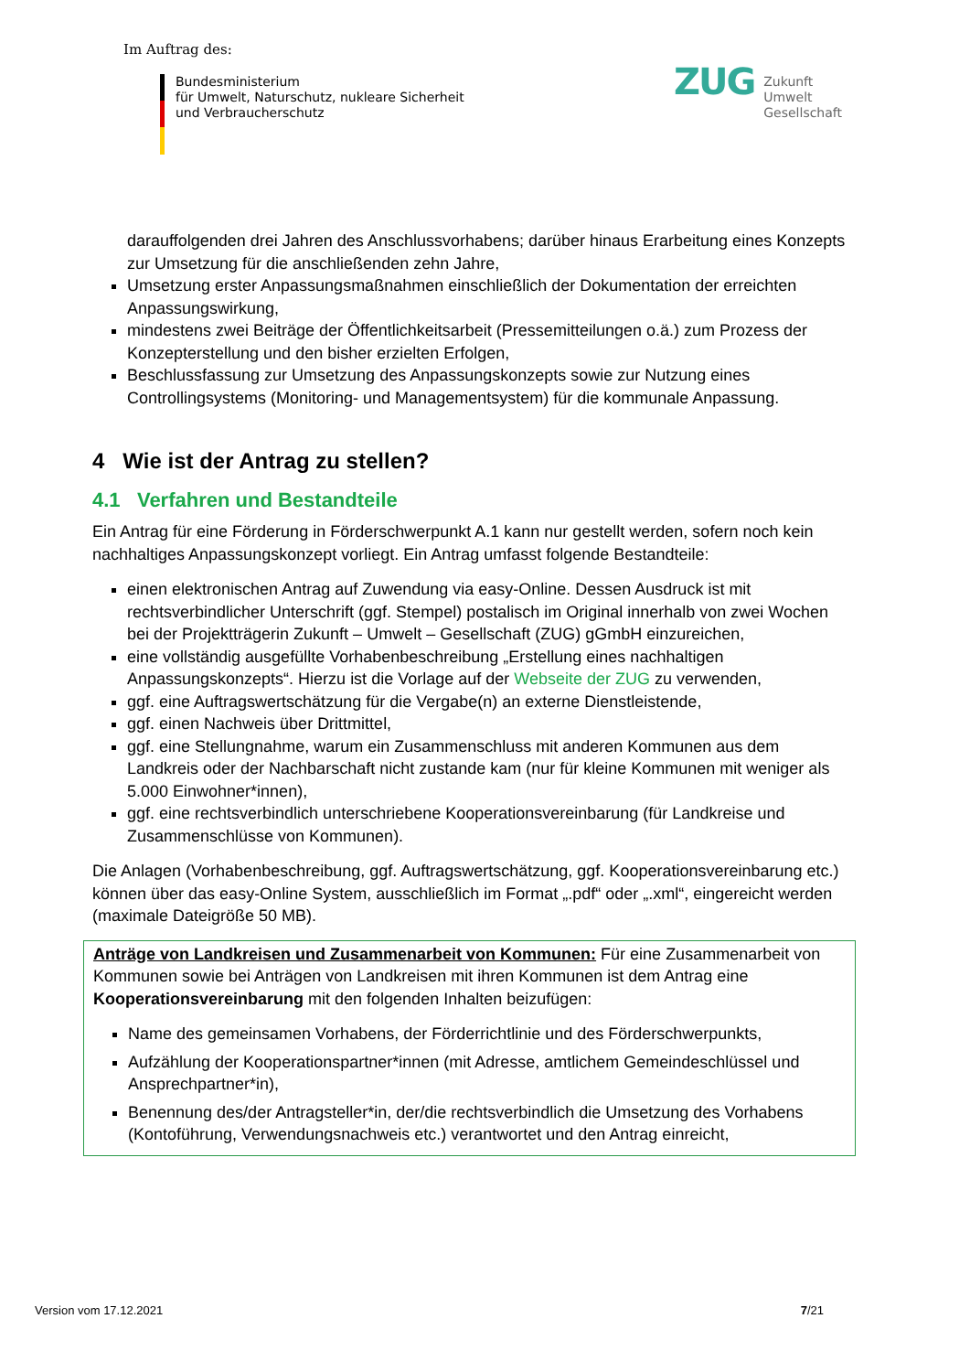Im Auftrag des:
Bundesministerium
für Umwelt, Naturschutz, nukleare Sicherheit
und Verbraucherschutz
ZUG
Zukunft
Umwelt
Gesellschaft
darauffolgenden drei Jahren des Anschlussvorhabens; darüber hinaus Erarbeitung eines Konzepts zur Umsetzung für die anschließenden zehn Jahre,
Umsetzung erster Anpassungsmaßnahmen einschließlich der Dokumentation der erreichten Anpassungswirkung,
mindestens zwei Beiträge der Öffentlichkeitsarbeit (Pressemitteilungen o.ä.) zum Prozess der Konzepterstellung und den bisher erzielten Erfolgen,
Beschlussfassung zur Umsetzung des Anpassungskonzepts sowie zur Nutzung eines Controllingsystems (Monitoring- und Managementsystem) für die kommunale Anpassung.
4 Wie ist der Antrag zu stellen?
4.1 Verfahren und Bestandteile
Ein Antrag für eine Förderung in Förderschwerpunkt A.1 kann nur gestellt werden, sofern noch kein nachhaltiges Anpassungskonzept vorliegt. Ein Antrag umfasst folgende Bestandteile:
einen elektronischen Antrag auf Zuwendung via easy-Online. Dessen Ausdruck ist mit rechtsverbindlicher Unterschrift (ggf. Stempel) postalisch im Original innerhalb von zwei Wochen bei der Projektträgerin Zukunft – Umwelt – Gesellschaft (ZUG) gGmbH einzureichen,
eine vollständig ausgefüllte Vorhabenbeschreibung „Erstellung eines nachhaltigen Anpassungskonzepts“. Hierzu ist die Vorlage auf der Webseite der ZUG zu verwenden,
ggf. eine Auftragswertschätzung für die Vergabe(n) an externe Dienstleistende,
ggf. einen Nachweis über Drittmittel,
ggf. eine Stellungnahme, warum ein Zusammenschluss mit anderen Kommunen aus dem Landkreis oder der Nachbarschaft nicht zustande kam (nur für kleine Kommunen mit weniger als 5.000 Einwohner*innen),
ggf. eine rechtsverbindlich unterschriebene Kooperationsvereinbarung (für Landkreise und Zusammenschlüsse von Kommunen).
Die Anlagen (Vorhabenbeschreibung, ggf. Auftragswertschätzung, ggf. Kooperationsvereinbarung etc.) können über das easy-Online System, ausschließlich im Format „.pdf“ oder „.xml“, eingereicht werden (maximale Dateigröße 50 MB).
Anträge von Landkreisen und Zusammenarbeit von Kommunen: Für eine Zusammenarbeit von Kommunen sowie bei Anträgen von Landkreisen mit ihren Kommunen ist dem Antrag eine Kooperationsvereinbarung mit den folgenden Inhalten beizufügen:
Name des gemeinsamen Vorhabens, der Förderrichtlinie und des Förderschwerpunkts,
Aufzählung der Kooperationspartner*innen (mit Adresse, amtlichem Gemeindeschlüssel und Ansprechpartner*in),
Benennung des/der Antragsteller*in, der/die rechtsverbindlich die Umsetzung des Vorhabens (Kontoführung, Verwendungsnachweis etc.) verantwortet und den Antrag einreicht,
Version vom 17.12.2021 7/21